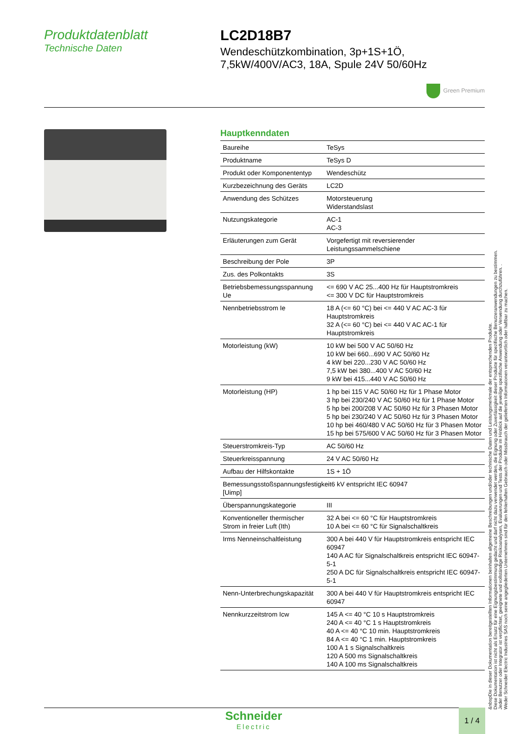Produktdatenblatt
Technische Daten
LC2D18B7
Wendeschützkombination, 3p+1S+1Ö,
7,5kW/400V/AC3, 18A, Spule 24V 50/60Hz
Green Premium
Hauptkenndaten
| Baureihe | TeSys |
| Produktname | TeSys D |
| Produkt oder Komponententyp | Wendeschütz |
| Kurzbezeichnung des Geräts | LC2D |
| Anwendung des Schützes | Motorsteuerung Widerstandslast |
| Nutzungskategorie | AC-1 AC-3 |
| Erläuterungen zum Gerät | Vorgefertigt mit reversierender Leistungssammelschiene |
| Beschreibung der Pole | 3P |
| Zus. des Polkontakts | 3S |
| Betriebsbemessungsspannung Ue | <= 690 V AC 25...400 Hz für Hauptstromkreis <= 300 V DC für Hauptstromkreis |
| Nennbetriebsstrom Ie | 18 A (<= 60 °C) bei <= 440 V AC AC-3 für Hauptstromkreis 32 A (<= 60 °C) bei <= 440 V AC AC-1 für Hauptstromkreis |
| Motorleistung (kW) | 10 kW bei 500 V AC 50/60 Hz 10 kW bei 660...690 V AC 50/60 Hz 4 kW bei 220...230 V AC 50/60 Hz 7,5 kW bei 380...400 V AC 50/60 Hz 9 kW bei 415...440 V AC 50/60 Hz |
| Motorleistung (HP) | 1 hp bei 115 V AC 50/60 Hz für 1 Phase Motor 3 hp bei 230/240 V AC 50/60 Hz für 1 Phase Motor 5 hp bei 200/208 V AC 50/60 Hz für 3 Phasen Motor 5 hp bei 230/240 V AC 50/60 Hz für 3 Phasen Motor 10 hp bei 460/480 V AC 50/60 Hz für 3 Phasen Motor 15 hp bei 575/600 V AC 50/60 Hz für 3 Phasen Motor |
| Steuerstromkreis-Typ | AC 50/60 Hz |
| Steuerkreisspannung | 24 V AC 50/60 Hz |
| Aufbau der Hilfskontakte | 1S + 1Ö |
| Bemessungsstoßspannungsfestigkeit6 kV entspricht IEC 60947 [Uimp] | |
| Überspannungskategorie | III |
| Konventioneller thermischer Strom in freier Luft (Ith) | 32 A bei <= 60 °C für Hauptstromkreis 10 A bei <= 60 °C für Signalschaltkreis |
| Irms Nenneinschaltleistung | 300 A bei 440 V für Hauptstromkreis entspricht IEC 60947 140 A AC für Signalschaltkreis entspricht IEC 60947-5-1 250 A DC für Signalschaltkreis entspricht IEC 60947-5-1 |
| Nenn-Unterbrechungskapazität | 300 A bei 440 V für Hauptstromkreis entspricht IEC 60947 |
| Nennkurzzeitstrom Icw | 145 A <= 40 °C 10 s Hauptstromkreis 240 A <= 40 °C 1 s Hauptstromkreis 40 A <= 40 °C 10 min. Hauptstromkreis 84 A <= 40 °C 1 min. Hauptstromkreis 100 A 1 s Signalschaltkreis 120 A 500 ms Signalschaltkreis 140 A 100 ms Signalschaltkreis |
&nbspDie in dieser Dokumentation bereitgestellten Informationen beinhalten allgemeine Beschreibungen und/oder technische Daten und Leistungsmerkmale der entsprechenden Produkte.
Diese Dokumentation ist nicht als Ersatz für eine Eignungsbestimmung gedacht und darf nicht dazu verwendet werden, die Eignung oder Zuverlässigkeit dieser Produkte für spezifische Benutzeranwendungen zu bestimmen.
Jeder Benutzer oder Integrator ist verpflichtet, geeignete und vollständige Risikoanalysen, Evaluierungen und Tests der Produkte im Hinblick auf die jeweilige spezifische Anwendung oder Verwendung durchzuführen. .
Weder Schneider Electric Industries SAS noch seine angegliederten Unternehmen sind für den fehlerhaften Gebrauch oder Missbrauch der gelieferten Informationen verantwortlich oder haftbar zu machen.
Schneider
Electric
1 / 4